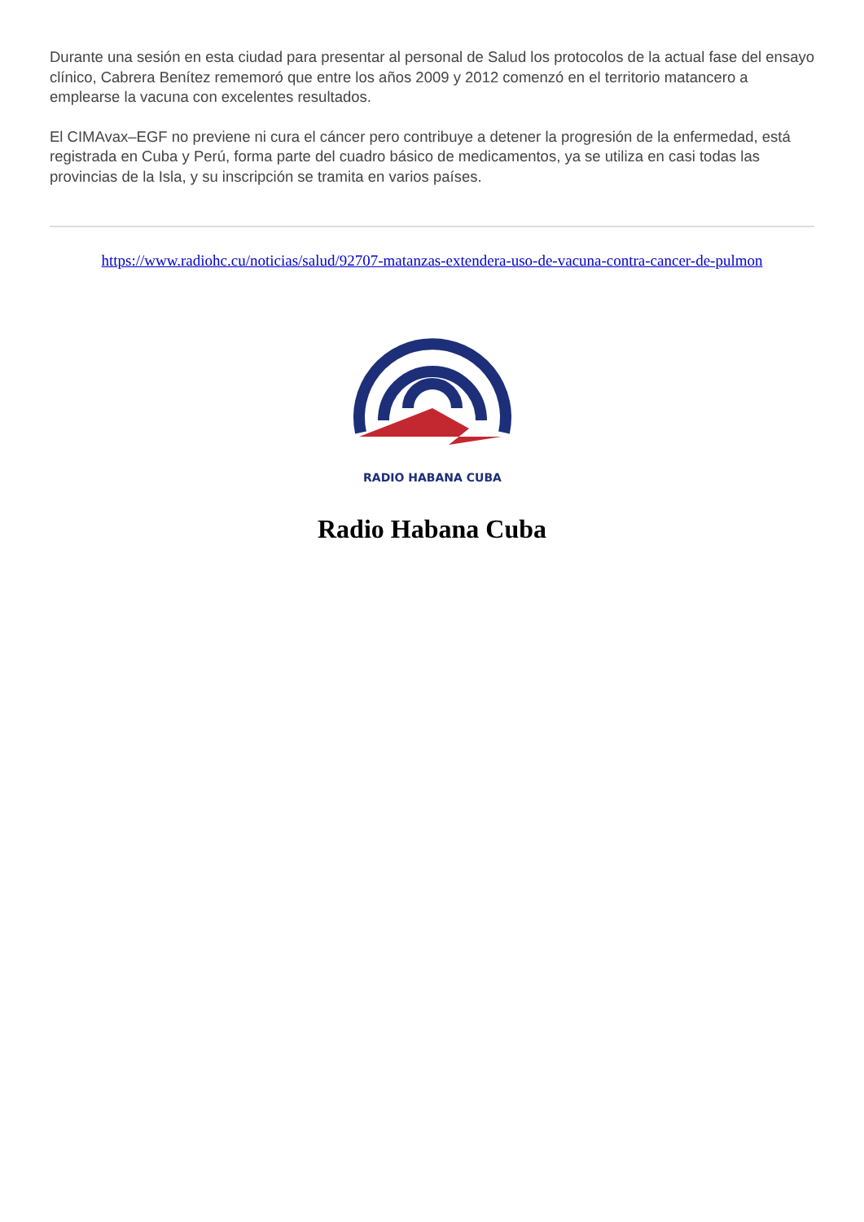Durante una sesión en esta ciudad para presentar al personal de Salud los protocolos de la actual fase del ensayo clínico, Cabrera Benítez rememoró que entre los años 2009 y 2012 comenzó en el territorio matancero a emplearse la vacuna con excelentes resultados.
El CIMAvax–EGF no previene ni cura el cáncer pero contribuye a detener la progresión de la enfermedad, está registrada en Cuba y Perú, forma parte del cuadro básico de medicamentos, ya se utiliza en casi todas las provincias de la Isla, y su inscripción se tramita en varios países.
https://www.radiohc.cu/noticias/salud/92707-matanzas-extendera-uso-de-vacuna-contra-cancer-de-pulmon
RADIO HABANA CUBA
Radio Habana Cuba